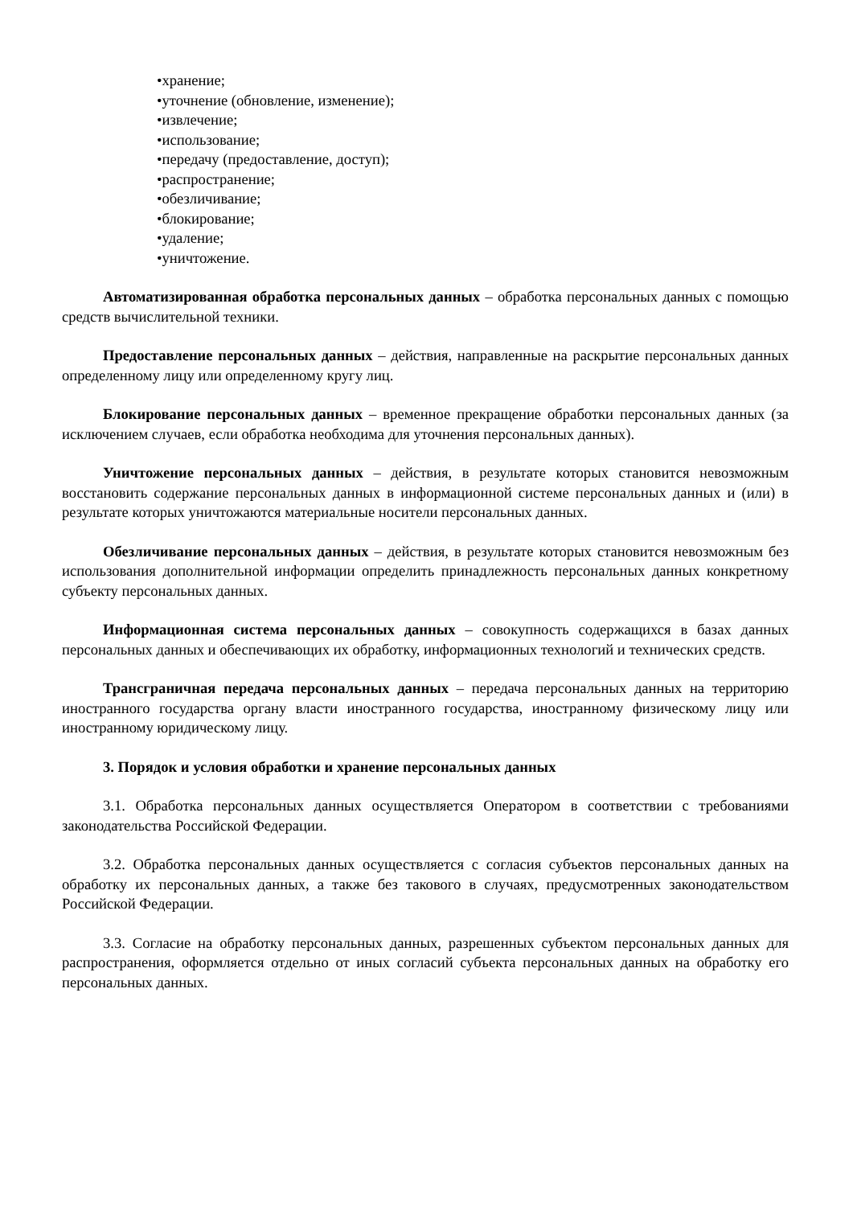•хранение;
•уточнение (обновление, изменение);
•извлечение;
•использование;
•передачу (предоставление, доступ);
•распространение;
•обезличивание;
•блокирование;
•удаление;
•уничтожение.
Автоматизированная обработка персональных данных – обработка персональных данных с помощью средств вычислительной техники.
Предоставление персональных данных – действия, направленные на раскрытие персональных данных определенному лицу или определенному кругу лиц.
Блокирование персональных данных – временное прекращение обработки персональных данных (за исключением случаев, если обработка необходима для уточнения персональных данных).
Уничтожение персональных данных – действия, в результате которых становится невозможным восстановить содержание персональных данных в информационной системе персональных данных и (или) в результате которых уничтожаются материальные носители персональных данных.
Обезличивание персональных данных – действия, в результате которых становится невозможным без использования дополнительной информации определить принадлежность персональных данных конкретному субъекту персональных данных.
Информационная система персональных данных – совокупность содержащихся в базах данных персональных данных и обеспечивающих их обработку, информационных технологий и технических средств.
Трансграничная передача персональных данных – передача персональных данных на территорию иностранного государства органу власти иностранного государства, иностранному физическому лицу или иностранному юридическому лицу.
3. Порядок и условия обработки и хранение персональных данных
3.1. Обработка персональных данных осуществляется Оператором в соответствии с требованиями законодательства Российской Федерации.
3.2. Обработка персональных данных осуществляется с согласия субъектов персональных данных на обработку их персональных данных, а также без такового в случаях, предусмотренных законодательством Российской Федерации.
3.3. Согласие на обработку персональных данных, разрешенных субъектом персональных данных для распространения, оформляется отдельно от иных согласий субъекта персональных данных на обработку его персональных данных.